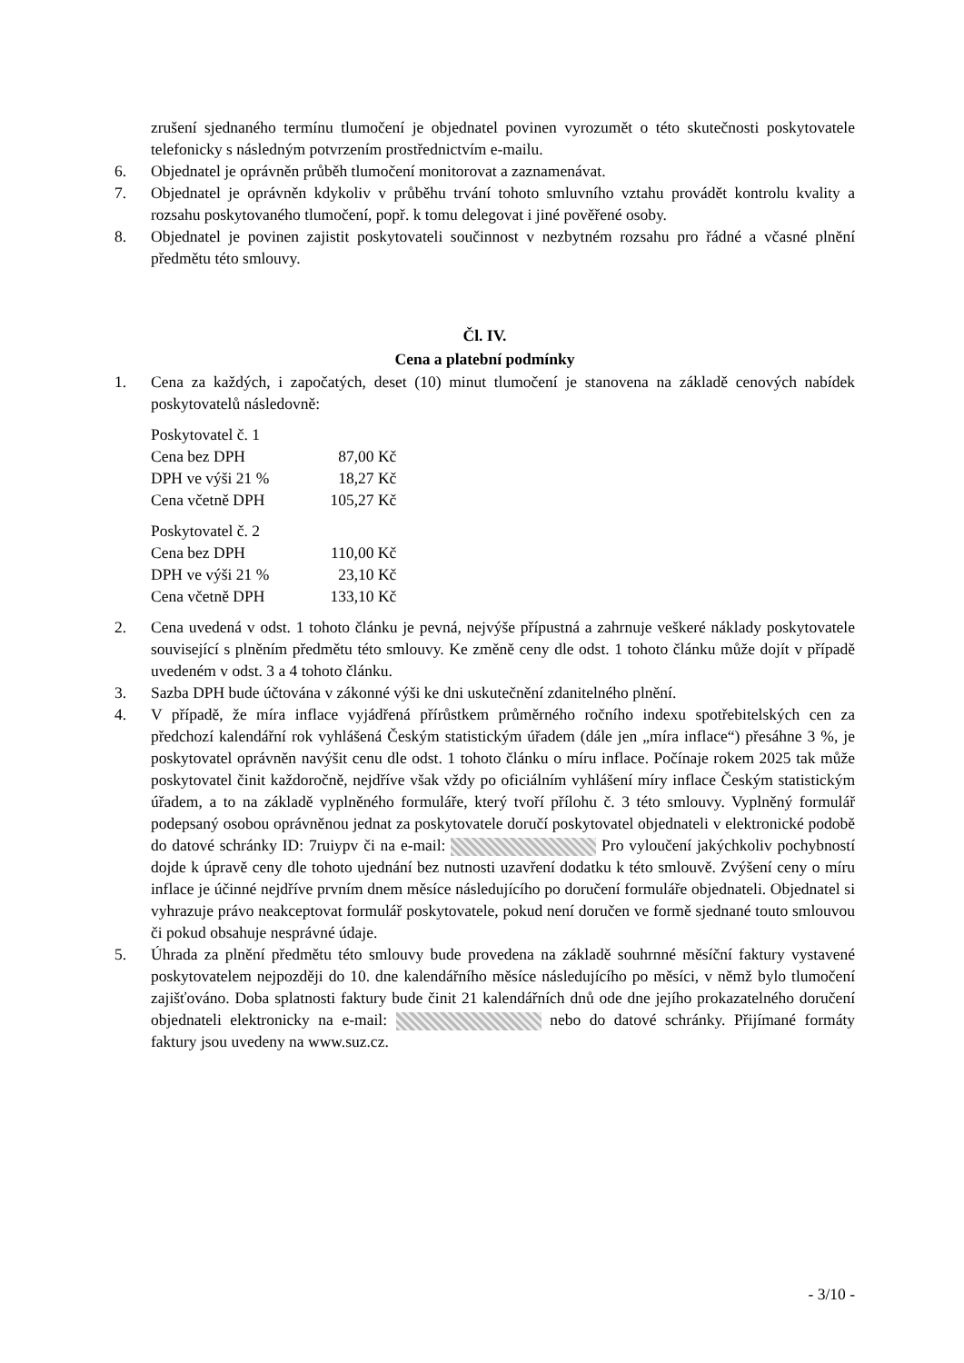zrušení sjednaného termínu tlumočení je objednatel povinen vyrozumět o této skutečnosti poskytovatele telefonicky s následným potvrzením prostřednictvím e-mailu.
6. Objednatel je oprávněn průběh tlumočení monitorovat a zaznamenávat.
7. Objednatel je oprávněn kdykoliv v průběhu trvání tohoto smluvního vztahu provádět kontrolu kvality a rozsahu poskytovaného tlumočení, popř. k tomu delegovat i jiné pověřené osoby.
8. Objednatel je povinen zajistit poskytovateli součinnost v nezbytném rozsahu pro řádné a včasné plnění předmětu této smlouvy.
Čl. IV.
Cena a platební podmínky
1. Cena za každých, i započatých, deset (10) minut tlumočení je stanovena na základě cenových nabídek poskytovatelů následovně:
| Poskytovatel č. 1 | |
| Cena bez DPH | 87,00 Kč |
| DPH ve výši 21 % | 18,27 Kč |
| Cena včetně DPH | 105,27 Kč |
| Poskytovatel č. 2 | |
| Cena bez DPH | 110,00 Kč |
| DPH ve výši 21 % | 23,10 Kč |
| Cena včetně DPH | 133,10 Kč |
2. Cena uvedená v odst. 1 tohoto článku je pevná, nejvýše přípustná a zahrnuje veškeré náklady poskytovatele související s plněním předmětu této smlouvy. Ke změně ceny dle odst. 1 tohoto článku může dojít v případě uvedeném v odst. 3 a 4 tohoto článku.
3. Sazba DPH bude účtována v zákonné výši ke dni uskutečnění zdanitelného plnění.
4. V případě, že míra inflace vyjádřená přírůstkem průměrného ročního indexu spotřebitelských cen za předchozí kalendářní rok vyhlášená Českým statistickým úřadem (dále jen „míra inflace“) přesáhne 3 %, je poskytovatel oprávněn navýšit cenu dle odst. 1 tohoto článku o míru inflace. Počínaje rokem 2025 tak může poskytovatel činit každoročně, nejdříve však vždy po oficiálním vyhlášení míry inflace Českým statistickým úřadem, a to na základě vyplněného formuláře, který tvoří přílohu č. 3 této smlouvy. Vyplněný formulář podepsaný osobou oprávněnou jednat za poskytovatele doručí poskytovatel objednateli v elektronické podobě do datové schránky ID: 7ruiypv či na e-mail: Pro vyloučení jakýchkoliv pochybností dojde k úpravě ceny dle tohoto ujednání bez nutnosti uzavření dodatku k této smlouvě. Zvýšení ceny o míru inflace je účinné nejdříve prvním dnem měsíce následujícího po doručení formuláře objednateli. Objednatel si vyhrazuje právo neakceptovat formulář poskytovatele, pokud není doručen ve formě sjednané touto smlouvou či pokud obsahuje nesprávné údaje.
5. Úhrada za plnění předmětu této smlouvy bude provedena na základě souhrnné měsíční faktury vystavené poskytovatelem nejpozději do 10. dne kalendářního měsíce následujícího po měsíci, v němž bylo tlumočení zajišťováno. Doba splatnosti faktury bude činit 21 kalendářních dnů ode dne jejího prokazatelného doručení objednateli elektronicky na e-mail: nebo do datové schránky. Přijímané formáty faktury jsou uvedeny na www.suz.cz.
- 3/10 -